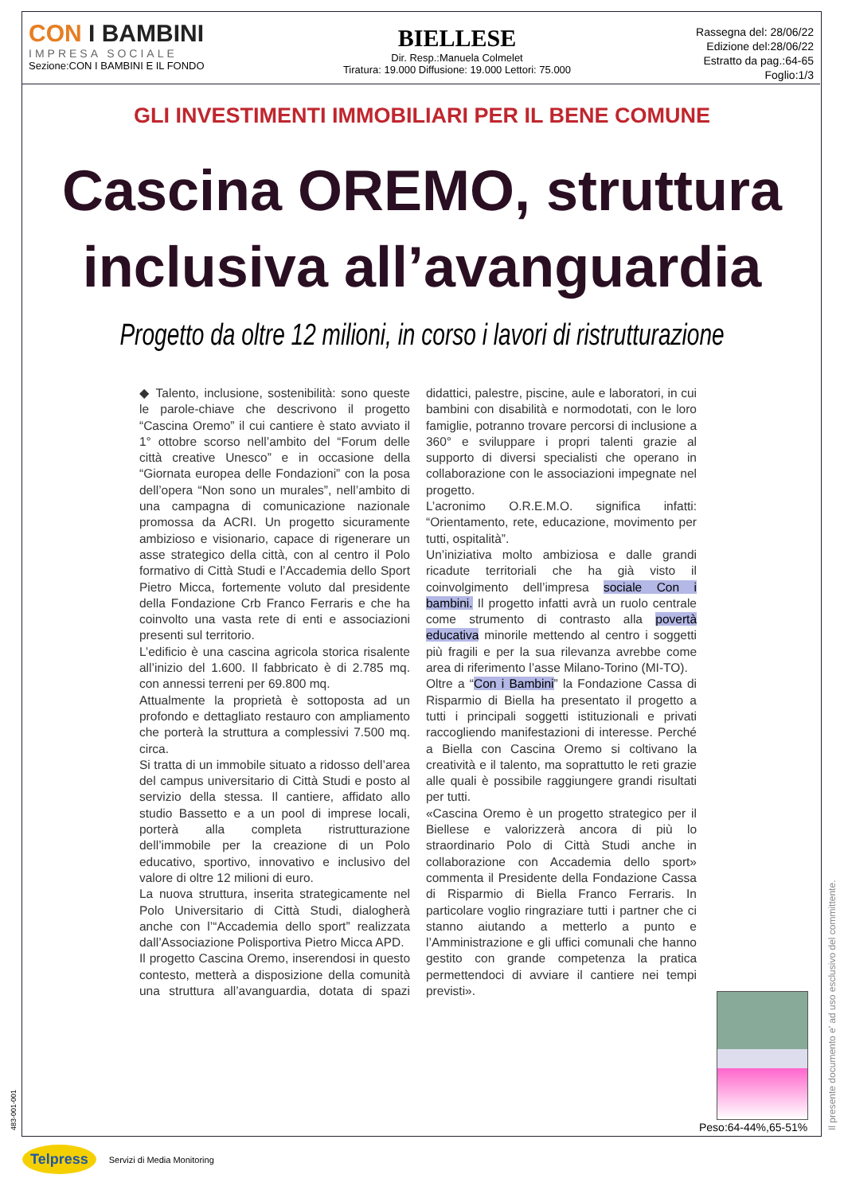CON I BAMBINI
IMPRESA SOCIALE
Sezione:CON I BAMBINI E IL FONDO
BIELLESE
Dir. Resp.:Manuela Colmelet
Tiratura: 19.000 Diffusione: 19.000 Lettori: 75.000
Rassegna del: 28/06/22
Edizione del:28/06/22
Estratto da pag.:64-65
Foglio:1/3
GLI INVESTIMENTI IMMOBILIARI PER IL BENE COMUNE
Cascina OREMO, struttura inclusiva all’avanguardia
Progetto da oltre 12 milioni, in corso i lavori di ristrutturazione
◆ Talento, inclusione, sostenibilità: sono queste le parole-chiave che descrivono il progetto “Cascina Oremo” il cui cantiere è stato avviato il 1° ottobre scorso nell’ambito del “Forum delle città creative Unesco” e in occasione della “Giornata europea delle Fondazioni” con la posa dell’opera “Non sono un murales”, nell’ambito di una campagna di comunicazione nazionale promossa da ACRI. Un progetto sicuramente ambizioso e visionario, capace di rigenerare un asse strategico della città, con al centro il Polo formativo di Città Studi e l’Accademia dello Sport Pietro Micca, fortemente voluto dal presidente della Fondazione Crb Franco Ferraris e che ha coinvolto una vasta rete di enti e associazioni presenti sul territorio.
L’edificio è una cascina agricola storica risalente all’inizio del 1.600. Il fabbricato è di 2.785 mq. con annessi terreni per 69.800 mq.
Attualmente la proprietà è sottoposta ad un profondo e dettagliato restauro con ampliamento che porterà la struttura a complessivi 7.500 mq. circa.
Si tratta di un immobile situato a ridosso dell’area del campus universitario di Città Studi e posto al servizio della stessa. Il cantiere, affidato allo studio Bassetto e a un pool di imprese locali, porterà alla completa ristrutturazione dell’immobile per la creazione di un Polo educativo, sportivo, innovativo e inclusivo del valore di oltre 12 milioni di euro.
La nuova struttura, inserita strategicamente nel Polo Universitario di Città Studi, dialogherà anche con l’“Accademia dello sport” realizzata dall’Associazione Polisportiva Pietro Micca APD.
Il progetto Cascina Oremo, inserendosi in questo contesto, metterà a disposizione della comunità una struttura all’avanguardia, dotata di spazi didattici, palestre, piscine, aule e laboratori, in cui bambini con disabilità e normodotati, con le loro famiglie, potranno trovare percorsi di inclusione a 360° e sviluppare i propri talenti grazie al supporto di diversi specialisti che operano in collaborazione con le associazioni impegnate nel progetto.
L’acronimo O.R.E.M.O. significa infatti: “Orientamento, rete, educazione, movimento per tutti, ospitalità”.
Un’iniziativa molto ambiziosa e dalle grandi ricadute territoriali che ha già visto il coinvolgimento dell’impresa sociale Con i bambini. Il progetto infatti avrà un ruolo centrale come strumento di contrasto alla povertà educativa minorile mettendo al centro i soggetti più fragili e per la sua rilevanza avrebbe come area di riferimento l’asse Milano-Torino (MI-TO).
Oltre a “Con i Bambini” la Fondazione Cassa di Risparmio di Biella ha presentato il progetto a tutti i principali soggetti istituzionali e privati raccogliendo manifestazioni di interesse. Perché a Biella con Cascina Oremo si coltivano la creatività e il talento, ma soprattutto le reti grazie alle quali è possibile raggiungere grandi risultati per tutti.
«Cascina Oremo è un progetto strategico per il Biellese e valorizzerà ancora di più lo straordinario Polo di Città Studi anche in collaborazione con Accademia dello sport» commenta il Presidente della Fondazione Cassa di Risparmio di Biella Franco Ferraris. In particolare voglio ringraziare tutti i partner che ci stanno aiutando a metterlo a punto e l’Amministrazione e gli uffici comunali che hanno gestito con grande competenza la pratica permettendoci di avviare il cantiere nei tempi previsti».
Peso:64-44%,65-51%
Il presente documento e' ad uso esclusivo del committente.
483-001-001
Telpress Servizi di Media Monitoring